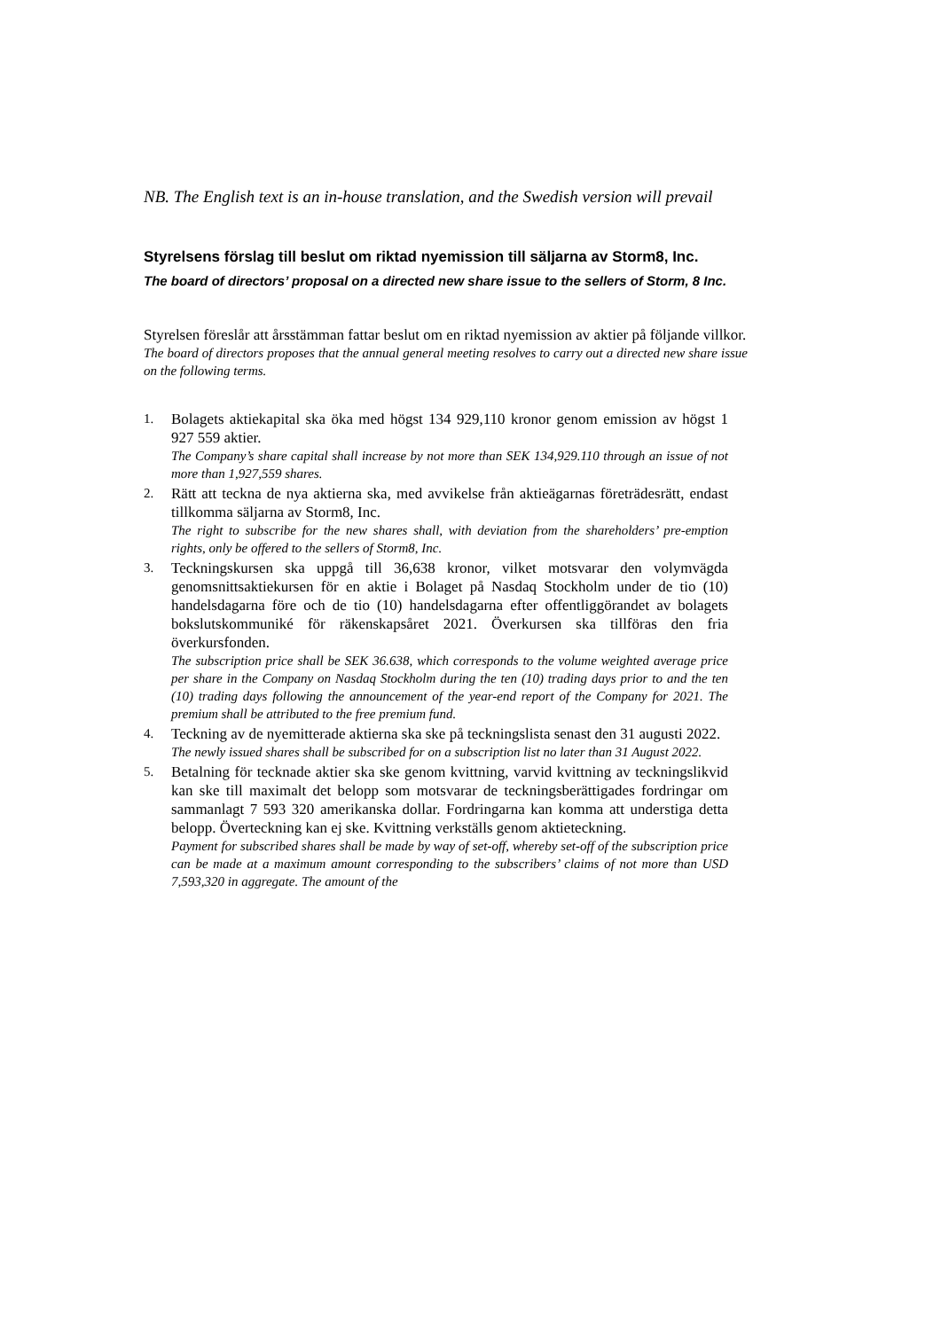NB. The English text is an in-house translation, and the Swedish version will prevail
Styrelsens förslag till beslut om riktad nyemission till säljarna av Storm8, Inc.
The board of directors’ proposal on a directed new share issue to the sellers of Storm, 8 Inc.
Styrelsen föreslår att årsstämman fattar beslut om en riktad nyemission av aktier på följande villkor.
The board of directors proposes that the annual general meeting resolves to carry out a directed new share issue on the following terms.
1. Bolagets aktiekapital ska öka med högst 134 929,110 kronor genom emission av högst 1 927 559 aktier.
The Company’s share capital shall increase by not more than SEK 134,929.110 through an issue of not more than 1,927,559 shares.
2. Rätt att teckna de nya aktierna ska, med avvikelse från aktieägarnas företrädesrätt, endast tillkomma säljarna av Storm8, Inc.
The right to subscribe for the new shares shall, with deviation from the shareholders’ pre-emption rights, only be offered to the sellers of Storm8, Inc.
3. Teckningskursen ska uppgå till 36,638 kronor, vilket motsvarar den volymvägda genomsnittsaktiekursen för en aktie i Bolaget på Nasdaq Stockholm under de tio (10) handelsdagarna före och de tio (10) handelsdagarna efter offentliggörandet av bolagets bokslutskommuniké för räkenskapsåret 2021. Överkursen ska tillföras den fria överkursfonden.
The subscription price shall be SEK 36.638, which corresponds to the volume weighted average price per share in the Company on Nasdaq Stockholm during the ten (10) trading days prior to and the ten (10) trading days following the announcement of the year-end report of the Company for 2021. The premium shall be attributed to the free premium fund.
4. Teckning av de nyemitterade aktierna ska ske på teckningslista senast den 31 augusti 2022.
The newly issued shares shall be subscribed for on a subscription list no later than 31 August 2022.
5. Betalning för tecknade aktier ska ske genom kvittning, varvid kvittning av teckningslikvid kan ske till maximalt det belopp som motsvarar de teckningsberättigades fordringar om sammanlagt 7 593 320 amerikanska dollar. Fordringarna kan komma att understiga detta belopp. Överteckning kan ej ske. Kvittning verkställs genom aktieteckning.
Payment for subscribed shares shall be made by way of set-off, whereby set-off of the subscription price can be made at a maximum amount corresponding to the subscribers’ claims of not more than USD 7,593,320 in aggregate. The amount of the